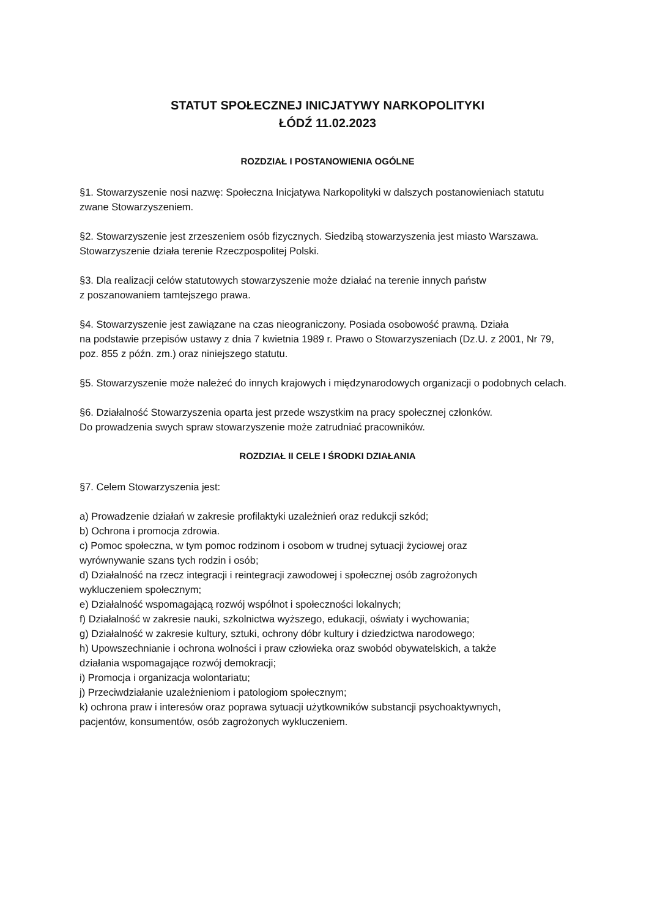STATUT SPOŁECZNEJ INICJATYWY NARKOPOLITYKI
ŁÓDŹ 11.02.2023
ROZDZIAŁ I POSTANOWIENIA OGÓLNE
§1. Stowarzyszenie nosi nazwę: Społeczna Inicjatywa Narkopolityki w dalszych postanowieniach statutu zwane Stowarzyszeniem.
§2. Stowarzyszenie jest zrzeszeniem osób fizycznych. Siedzibą stowarzyszenia jest miasto Warszawa. Stowarzyszenie działa terenie Rzeczpospolitej Polski.
§3. Dla realizacji celów statutowych stowarzyszenie może działać na terenie innych państw
z poszanowaniem tamtejszego prawa.
§4. Stowarzyszenie jest zawiązane na czas nieograniczony. Posiada osobowość prawną. Działa
na podstawie przepisów ustawy z dnia 7 kwietnia 1989 r. Prawo o Stowarzyszeniach (Dz.U. z 2001, Nr 79, poz. 855 z późn. zm.) oraz niniejszego statutu.
§5. Stowarzyszenie może należeć do innych krajowych i międzynarodowych organizacji o podobnych celach.
§6. Działalność Stowarzyszenia oparta jest przede wszystkim na pracy społecznej członków.
Do prowadzenia swych spraw stowarzyszenie może zatrudniać pracowników.
ROZDZIAŁ II CELE I ŚRODKI DZIAŁANIA
§7. Celem Stowarzyszenia jest:
a) Prowadzenie działań w zakresie profilaktyki uzależnień oraz redukcji szkód;
b) Ochrona i promocja zdrowia.
c) Pomoc społeczna, w tym pomoc rodzinom i osobom w trudnej sytuacji życiowej oraz
wyrównywanie szans tych rodzin i osób;
d) Działalność na rzecz integracji i reintegracji zawodowej i społecznej osób zagrożonych
wykluczeniem społecznym;
e) Działalność wspomagającą rozwój wspólnot i społeczności lokalnych;
f) Działalność w zakresie nauki, szkolnictwa wyższego, edukacji, oświaty i wychowania;
g) Działalność w zakresie kultury, sztuki, ochrony dóbr kultury i dziedzictwa narodowego;
h) Upowszechnianie i ochrona wolności i praw człowieka oraz swobód obywatelskich, a także
działania wspomagające rozwój demokracji;
i) Promocja i organizacja wolontariatu;
j) Przeciwdziałanie uzależnieniom i patologiom społecznym;
k) ochrona praw i interesów oraz poprawa sytuacji użytkowników substancji psychoaktywnych,
pacjentów, konsumentów, osób zagrożonych wykluczeniem.